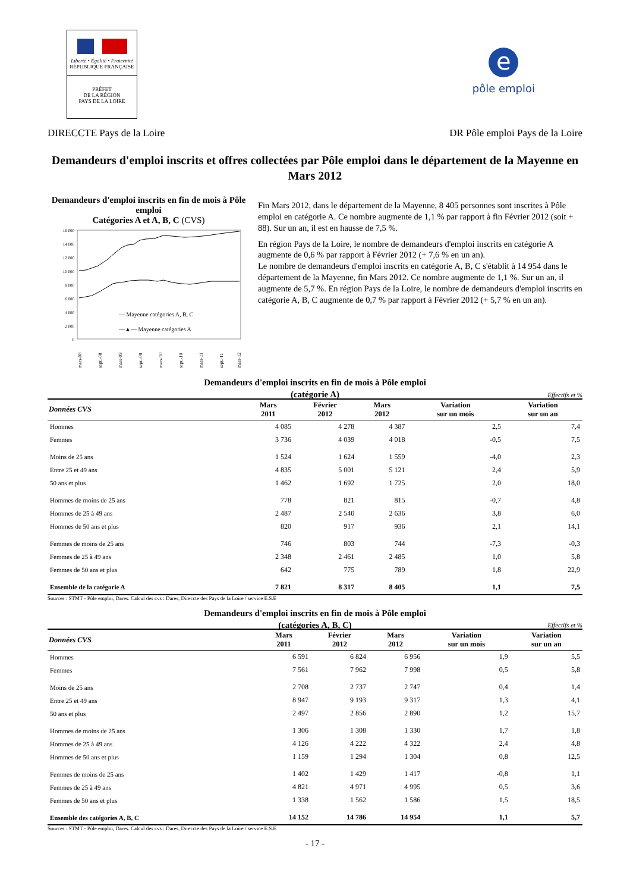Liberté • Égalité • Fraternité
RÉPUBLIQUE FRANÇAISE
PRÉFET
DE LA RÉGION
PAYS DE LA LOIRE
e
pôle emploi
DIRECCTE Pays de la Loire DR Pôle emploi Pays de la Loire
Demandeurs d'emploi inscrits et offres collectées par Pôle emploi dans le département de la Mayenne en Mars 2012
Demandeurs d'emploi inscrits en fin de mois à Pôle emploi
Catégories A et A, B, C (CVS)
16 000
14 000
12 000
10 000
8 000
6 000
4 000
2 000
0
— Mayenne catégories A, B, C
—▲— Mayenne catégories A
mars-08
sept.-08
mars-09
sept.-09
mars-10
sept.-10
mars-11
sept.-11
mars-12
Fin Mars 2012, dans le département de la Mayenne, 8 405 personnes sont inscrites à Pôle emploi en catégorie A. Ce nombre augmente de 1,1 % par rapport à fin Février 2012 (soit + 88). Sur un an, il est en hausse de 7,5 %.
En région Pays de la Loire, le nombre de demandeurs d'emploi inscrits en catégorie A augmente de 0,6 % par rapport à Février 2012 (+ 7,6 % en un an).
Le nombre de demandeurs d'emploi inscrits en catégorie A, B, C s'établit à 14 954 dans le département de la Mayenne, fin Mars 2012. Ce nombre augmente de 1,1 %. Sur un an, il augmente de 5,7 %. En région Pays de la Loire, le nombre de demandeurs d'emploi inscrits en catégorie A, B, C augmente de 0,7 % par rapport à Février 2012 (+ 5,7 % en un an).
Demandeurs d'emploi inscrits en fin de mois à Pôle emploi
(catégorie A)
Effectifs et %
| Données CVS | Mars 2011 | Février 2012 | Mars 2012 | Variation sur un mois | Variation sur un an |
| --- | --- | --- | --- | --- | --- |
| Hommes | 4 085 | 4 278 | 4 387 | 2,5 | 7,4 |
| Femmes | 3 736 | 4 039 | 4 018 | -0,5 | 7,5 |
| Moins de 25 ans | 1 524 | 1 624 | 1 559 | -4,0 | 2,3 |
| Entre 25 et 49 ans | 4 835 | 5 001 | 5 121 | 2,4 | 5,9 |
| 50 ans et plus | 1 462 | 1 692 | 1 725 | 2,0 | 18,0 |
| Hommes de moins de 25 ans | 778 | 821 | 815 | -0,7 | 4,8 |
| Hommes de 25 à 49 ans | 2 487 | 2 540 | 2 636 | 3,8 | 6,0 |
| Hommes de 50 ans et plus | 820 | 917 | 936 | 2,1 | 14,1 |
| Femmes de moins de 25 ans | 746 | 803 | 744 | -7,3 | -0,3 |
| Femmes de 25 à 49 ans | 2 348 | 2 461 | 2 485 | 1,0 | 5,8 |
| Femmes de 50 ans et plus | 642 | 775 | 789 | 1,8 | 22,9 |
| Ensemble de la catégorie A | 7 821 | 8 317 | 8 405 | 1,1 | 7,5 |
Sources : STMT - Pôle emploi, Dares. Calcul des cvs : Dares, Direccte des Pays de la Loire / service E.S.E
Demandeurs d'emploi inscrits en fin de mois à Pôle emploi
(catégories A, B, C)
Effectifs et %
| Données CVS | Mars 2011 | Février 2012 | Mars 2012 | Variation sur un mois | Variation sur un an |
| --- | --- | --- | --- | --- | --- |
| Hommes | 6 591 | 6 824 | 6 956 | 1,9 | 5,5 |
| Femmes | 7 561 | 7 962 | 7 998 | 0,5 | 5,8 |
| Moins de 25 ans | 2 708 | 2 737 | 2 747 | 0,4 | 1,4 |
| Entre 25 et 49 ans | 8 947 | 9 193 | 9 317 | 1,3 | 4,1 |
| 50 ans et plus | 2 497 | 2 856 | 2 890 | 1,2 | 15,7 |
| Hommes de moins de 25 ans | 1 306 | 1 308 | 1 330 | 1,7 | 1,8 |
| Hommes de 25 à 49 ans | 4 126 | 4 222 | 4 322 | 2,4 | 4,8 |
| Hommes de 50 ans et plus | 1 159 | 1 294 | 1 304 | 0,8 | 12,5 |
| Femmes de moins de 25 ans | 1 402 | 1 429 | 1 417 | -0,8 | 1,1 |
| Femmes de 25 à 49 ans | 4 821 | 4 971 | 4 995 | 0,5 | 3,6 |
| Femmes de 50 ans et plus | 1 338 | 1 562 | 1 586 | 1,5 | 18,5 |
| Ensemble des catégories A, B, C | 14 152 | 14 786 | 14 954 | 1,1 | 5,7 |
Sources : STMT - Pôle emploi, Dares. Calcul des cvs : Dares, Direccte des Pays de la Loire / service E.S.E
- 17 -